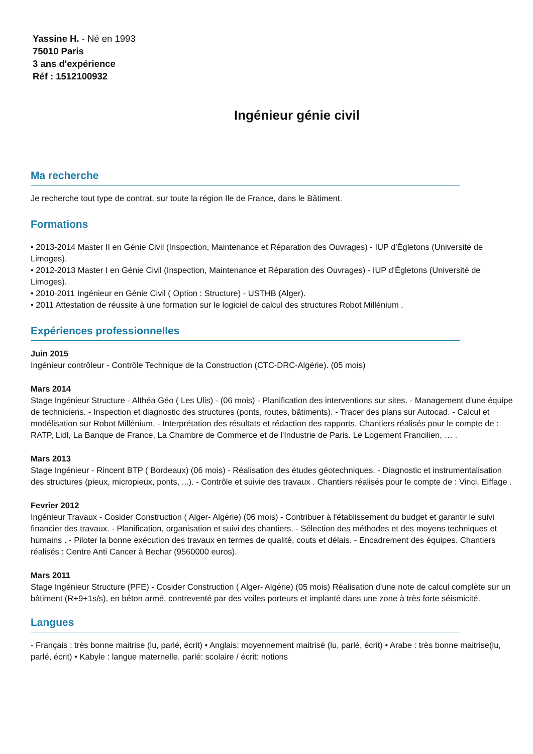Yassine H. - Né en 1993
75010 Paris
3 ans d'expérience
Réf : 1512100932
Ingénieur génie civil
Ma recherche
Je recherche tout type de contrat, sur toute la région Ile de France, dans le Bâtiment.
Formations
• 2013-2014 Master II en Génie Civil (Inspection, Maintenance et Réparation des Ouvrages) - IUP d'Égletons (Université de Limoges).
• 2012-2013 Master I en Génie Civil (Inspection, Maintenance et Réparation des Ouvrages) - IUP d'Égletons (Université de Limoges).
• 2010-2011 Ingénieur en Génie Civil ( Option : Structure) - USTHB (Alger).
• 2011 Attestation de réussite à une formation sur le logiciel de calcul des structures Robot Millénium .
Expériences professionnelles
Juin 2015
Ingénieur contrôleur - Contrôle Technique de la Construction (CTC-DRC-Algérie). (05 mois)
Mars 2014
Stage Ingénieur Structure - Althéa Géo ( Les Ulis) - (06 mois) - Planification des interventions sur sites. - Management d'une équipe de techniciens. - Inspection et diagnostic des structures (ponts, routes, bâtiments). - Tracer des plans sur Autocad. - Calcul et modélisation sur Robot Millénium. - Interprétation des résultats et rédaction des rapports. Chantiers réalisés pour le compte de : RATP, Lidl, La Banque de France, La Chambre de Commerce et de l'Industrie de Paris. Le Logement Francilien, … .
Mars 2013
Stage Ingénieur - Rincent BTP ( Bordeaux) (06 mois) - Réalisation des études géotechniques. - Diagnostic et instrumentalisation des structures (pieux, micropieux, ponts, ...). - Contrôle et suivie des travaux . Chantiers réalisés pour le compte de : Vinci, Eiffage .
Fevrier 2012
Ingénieur Travaux - Cosider Construction ( Alger- Algérie) (06 mois) - Contribuer à l'établissement du budget et garantir le suivi financier des travaux. - Planification, organisation et suivi des chantiers. - Sélection des méthodes et des moyens techniques et humains . - Piloter la bonne exécution des travaux en termes de qualité, couts et délais. - Encadrement des équipes. Chantiers réalisés : Centre Anti Cancer à Bechar (9560000 euros).
Mars 2011
Stage Ingénieur Structure (PFE) - Cosider Construction ( Alger- Algérie) (05 mois) Réalisation d'une note de calcul complète sur un bâtiment (R+9+1s/s), en béton armé, contreventé par des voiles porteurs et implanté dans une zone à très forte séismicité.
Langues
- Français : très bonne maitrise (lu, parlé, écrit) • Anglais: moyennement maitrisé (lu, parlé, écrit) • Arabe : très bonne maitrise(lu, parlé, écrit) • Kabyle : langue maternelle. parlé: scolaire / écrit: notions